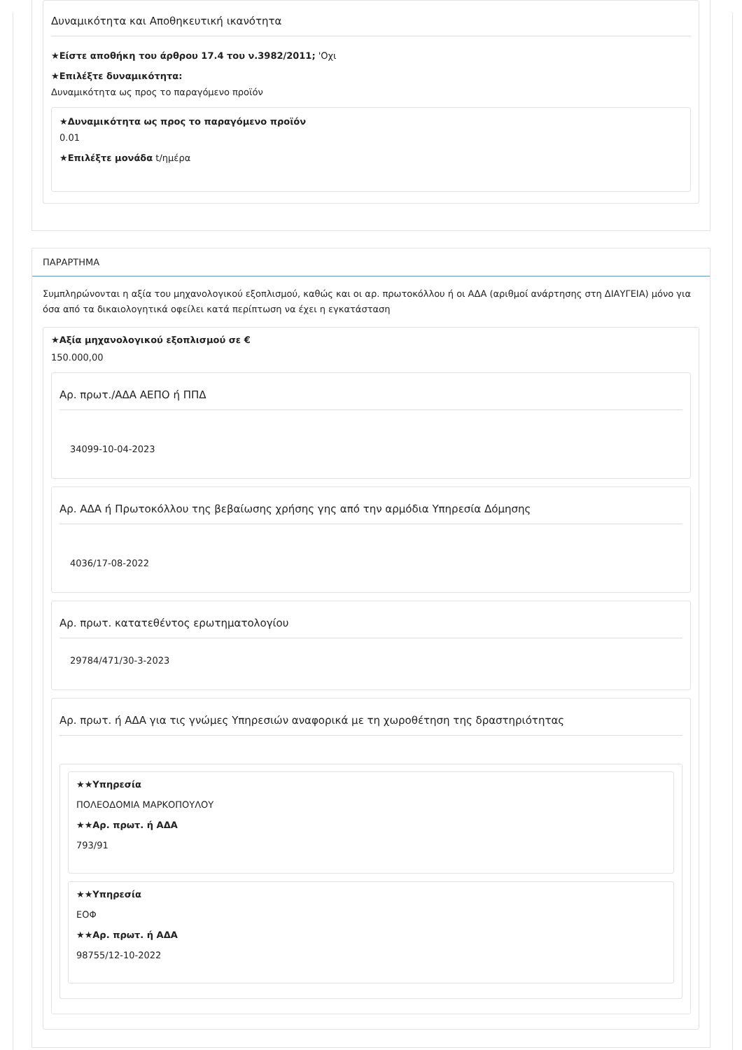Δυναμικότητα και Αποθηκευτική ικανότητα
★Είστε αποθήκη του άρθρου 17.4 του ν.3982/2011; 'Οχι
★Επιλέξτε δυναμικότητα:
Δυναμικότητα ως προς το παραγόμενο προϊόν
★Δυναμικότητα ως προς το παραγόμενο προϊόν
0.01
★Επιλέξτε μονάδα t/ημέρα
ΠΑΡΑΡΤΗΜΑ
Συμπληρώνονται η αξία του μηχανολογικού εξοπλισμού, καθώς και οι αρ. πρωτοκόλλου ή οι ΑΔΑ (αριθμοί ανάρτησης στη ΔΙΑΥΓΕΙΑ) μόνο για όσα από τα δικαιολογητικά οφείλει κατά περίπτωση να έχει η εγκατάσταση
★Αξία μηχανολογικού εξοπλισμού σε €
150.000,00
Αρ. πρωτ./ΑΔΑ ΑΕΠΟ ή ΠΠΔ
34099-10-04-2023
Αρ. ΑΔΑ ή Πρωτοκόλλου της βεβαίωσης χρήσης γης από την αρμόδια Υπηρεσία Δόμησης
4036/17-08-2022
Αρ. πρωτ. κατατεθέντος ερωτηματολογίου
29784/471/30-3-2023
Αρ. πρωτ. ή ΑΔΑ για τις γνώμες Υπηρεσιών αναφορικά με τη χωροθέτηση της δραστηριότητας
★★Υπηρεσία
ΠΟΛΕΟΔΟΜΙΑ ΜΑΡΚΟΠΟΥΛΟΥ
★★Αρ. πρωτ. ή ΑΔΑ
793/91
★★Υπηρεσία
ΕΟΦ
★★Αρ. πρωτ. ή ΑΔΑ
98755/12-10-2022